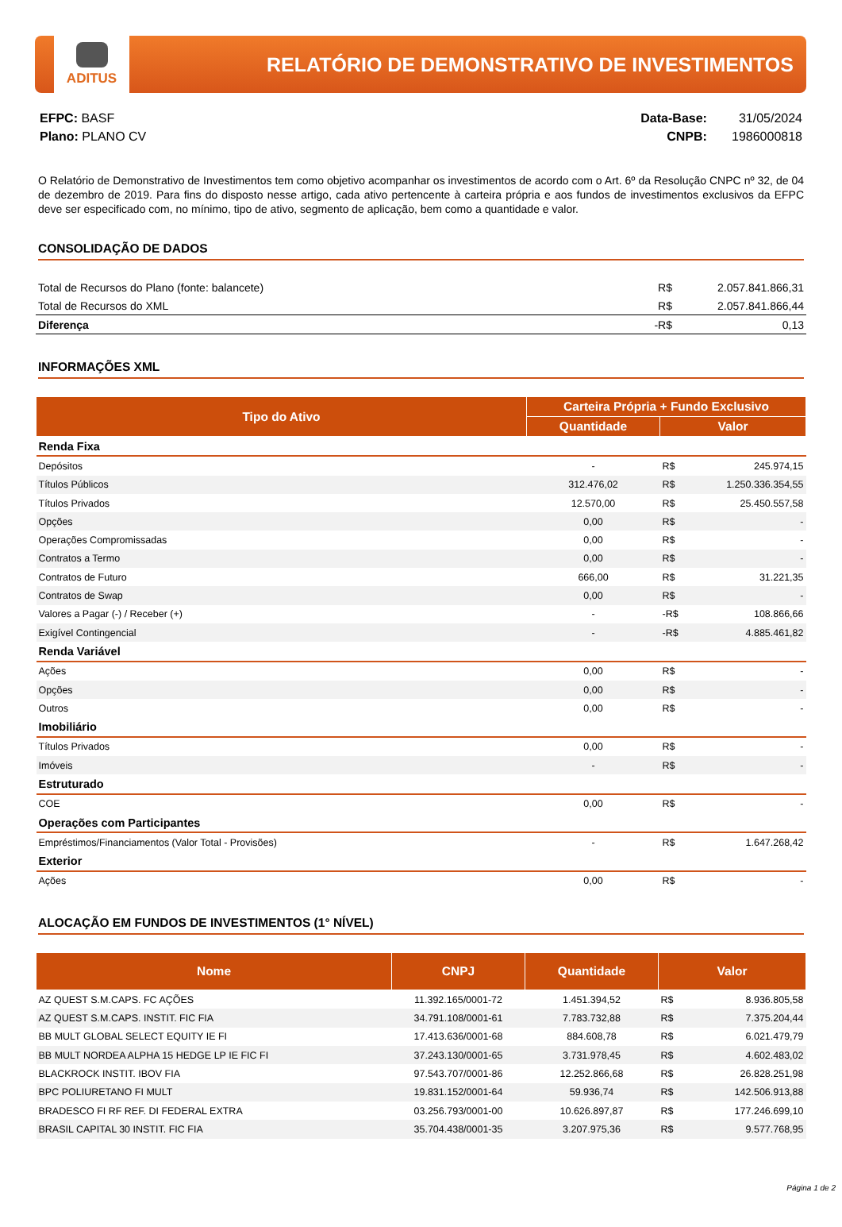ADITUS
RELATÓRIO DE DEMONSTRATIVO DE INVESTIMENTOS
EFPC: BASF
Plano: PLANO CV
Data-Base: 31/05/2024
CNPB: 1986000818
O Relatório de Demonstrativo de Investimentos tem como objetivo acompanhar os investimentos de acordo com o Art. 6º da Resolução CNPC nº 32, de 04 de dezembro de 2019. Para fins do disposto nesse artigo, cada ativo pertencente à carteira própria e aos fundos de investimentos exclusivos da EFPC deve ser especificado com, no mínimo, tipo de ativo, segmento de aplicação, bem como a quantidade e valor.
CONSOLIDAÇÃO DE DADOS
| Total de Recursos do Plano (fonte: balancete) | R$ | 2.057.841.866,31 |
| Total de Recursos do XML | R$ | 2.057.841.866,44 |
| Diferença | -R$ | 0,13 |
INFORMAÇÕES XML
| Tipo do Ativo | Carteira Própria + Fundo Exclusivo | | |
| --- | --- | --- | --- |
| | Quantidade | Valor | |
| Renda Fixa | | | |
| Depósitos | - | R$ | 245.974,15 |
| Títulos Públicos | 312.476,02 | R$ | 1.250.336.354,55 |
| Títulos Privados | 12.570,00 | R$ | 25.450.557,58 |
| Opções | 0,00 | R$ | - |
| Operações Compromissadas | 0,00 | R$ | - |
| Contratos a Termo | 0,00 | R$ | - |
| Contratos de Futuro | 666,00 | R$ | 31.221,35 |
| Contratos de Swap | 0,00 | R$ | - |
| Valores a Pagar (-) / Receber (+) | - | -R$ | 108.866,66 |
| Exigível Contingencial | - | -R$ | 4.885.461,82 |
| Renda Variável | | | |
| Ações | 0,00 | R$ | - |
| Opções | 0,00 | R$ | - |
| Outros | 0,00 | R$ | - |
| Imobiliário | | | |
| Títulos Privados | 0,00 | R$ | - |
| Imóveis | - | R$ | - |
| Estruturado | | | |
| COE | 0,00 | R$ | - |
| Operações com Participantes | | | |
| Empréstimos/Financiamentos (Valor Total - Provisões) | - | R$ | 1.647.268,42 |
| Exterior | | | |
| Ações | 0,00 | R$ | - |
ALOCAÇÃO EM FUNDOS DE INVESTIMENTOS (1° NÍVEL)
| Nome | CNPJ | Quantidade | Valor | |
| --- | --- | --- | --- | --- |
| AZ QUEST S.M.CAPS. FC AÇÕES | 11.392.165/0001-72 | 1.451.394,52 | R$ | 8.936.805,58 |
| AZ QUEST S.M.CAPS. INSTIT. FIC FIA | 34.791.108/0001-61 | 7.783.732,88 | R$ | 7.375.204,44 |
| BB MULT GLOBAL SELECT EQUITY IE FI | 17.413.636/0001-68 | 884.608,78 | R$ | 6.021.479,79 |
| BB MULT NORDEA ALPHA 15 HEDGE LP IE FIC FI | 37.243.130/0001-65 | 3.731.978,45 | R$ | 4.602.483,02 |
| BLACKROCK INSTIT. IBOV FIA | 97.543.707/0001-86 | 12.252.866,68 | R$ | 26.828.251,98 |
| BPC POLIURETANO FI MULT | 19.831.152/0001-64 | 59.936,74 | R$ | 142.506.913,88 |
| BRADESCO FI RF REF. DI FEDERAL EXTRA | 03.256.793/0001-00 | 10.626.897,87 | R$ | 177.246.699,10 |
| BRASIL CAPITAL 30 INSTIT. FIC FIA | 35.704.438/0001-35 | 3.207.975,36 | R$ | 9.577.768,95 |
Página 1 de 2